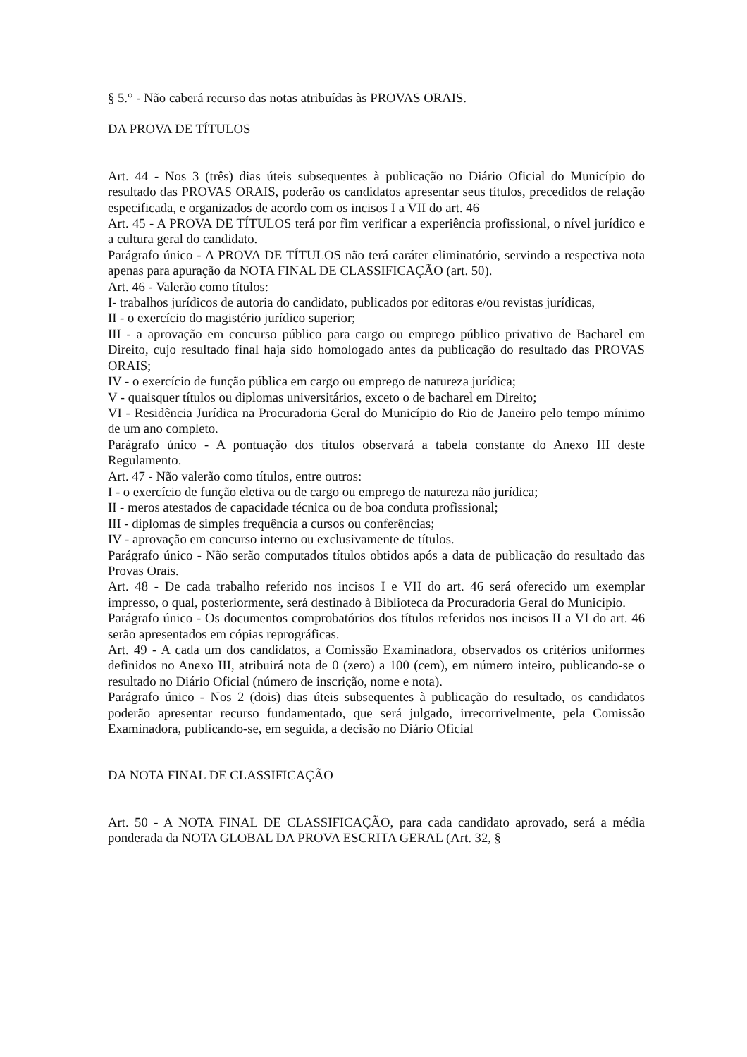§ 5.° - Não caberá recurso das notas atribuídas às PROVAS ORAIS.
DA PROVA DE TÍTULOS
Art. 44 - Nos 3 (três) dias úteis subsequentes à publicação no Diário Oficial do Município do resultado das PROVAS ORAIS, poderão os candidatos apresentar seus títulos, precedidos de relação especificada, e organizados de acordo com os incisos I a VII do art. 46
Art. 45 - A PROVA DE TÍTULOS terá por fim verificar a experiência profissional, o nível jurídico e a cultura geral do candidato.
Parágrafo único - A PROVA DE TÍTULOS não terá caráter eliminatório, servindo a respectiva nota apenas para apuração da NOTA FINAL DE CLASSIFICAÇÃO (art. 50).
Art. 46 - Valerão como títulos:
I- trabalhos jurídicos de autoria do candidato, publicados por editoras e/ou revistas jurídicas,
II - o exercício do magistério jurídico superior;
III - a aprovação em concurso público para cargo ou emprego público privativo de Bacharel em Direito, cujo resultado final haja sido homologado antes da publicação do resultado das PROVAS ORAIS;
IV - o exercício de função pública em cargo ou emprego de natureza jurídica;
V - quaisquer títulos ou diplomas universitários, exceto o de bacharel em Direito;
VI - Residência Jurídica na Procuradoria Geral do Município do Rio de Janeiro pelo tempo mínimo de um ano completo.
Parágrafo único - A pontuação dos títulos observará a tabela constante do Anexo III deste Regulamento.
Art. 47 - Não valerão como títulos, entre outros:
I - o exercício de função eletiva ou de cargo ou emprego de natureza não jurídica;
II - meros atestados de capacidade técnica ou de boa conduta profissional;
III - diplomas de simples frequência a cursos ou conferências;
IV - aprovação em concurso interno ou exclusivamente de títulos.
Parágrafo único - Não serão computados títulos obtidos após a data de publicação do resultado das Provas Orais.
Art. 48 - De cada trabalho referido nos incisos I e VII do art. 46 será oferecido um exemplar impresso, o qual, posteriormente, será destinado à Biblioteca da Procuradoria Geral do Município.
Parágrafo único - Os documentos comprobatórios dos títulos referidos nos incisos II a VI do art. 46 serão apresentados em cópias reprográficas.
Art. 49 - A cada um dos candidatos, a Comissão Examinadora, observados os critérios uniformes definidos no Anexo III, atribuirá nota de 0 (zero) a 100 (cem), em número inteiro, publicando-se o resultado no Diário Oficial (número de inscrição, nome e nota).
Parágrafo único - Nos 2 (dois) dias úteis subsequentes à publicação do resultado, os candidatos poderão apresentar recurso fundamentado, que será julgado, irrecorrivelmente, pela Comissão Examinadora, publicando-se, em seguida, a decisão no Diário Oficial
DA NOTA FINAL DE CLASSIFICAÇÃO
Art. 50 - A NOTA FINAL DE CLASSIFICAÇÃO, para cada candidato aprovado, será a média ponderada da NOTA GLOBAL DA PROVA ESCRITA GERAL (Art. 32, §